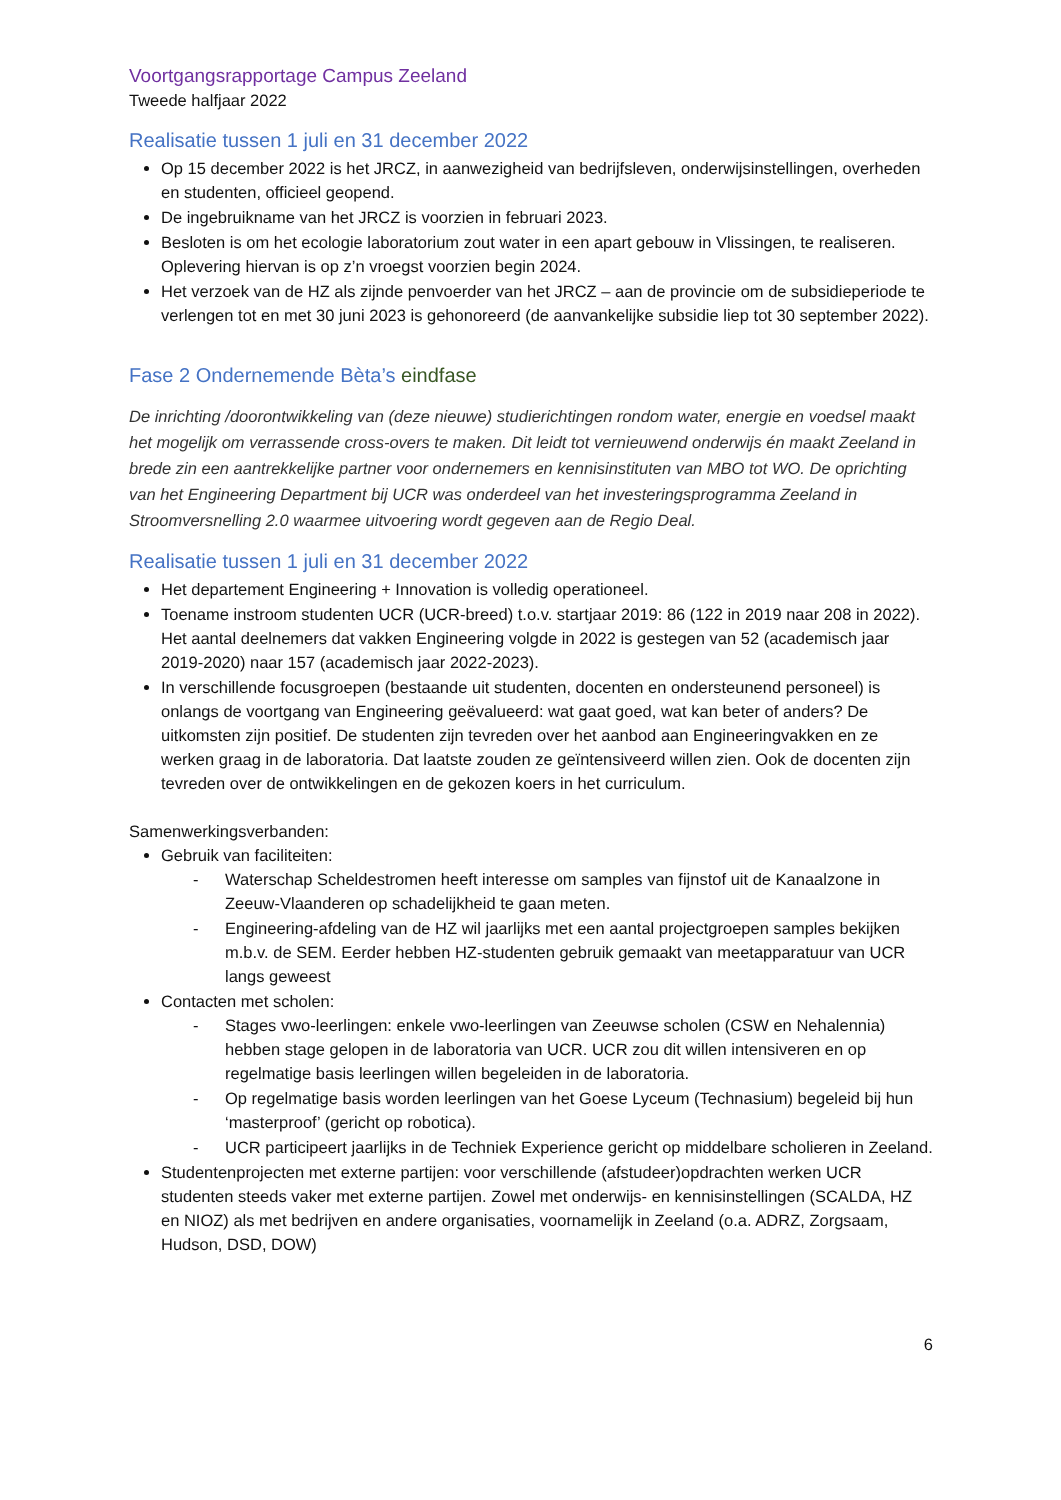Voortgangsrapportage Campus Zeeland
Tweede halfjaar 2022
Realisatie tussen 1 juli en 31 december 2022
Op 15 december 2022 is het JRCZ, in aanwezigheid van bedrijfsleven, onderwijsinstellingen, overheden en studenten, officieel geopend.
De ingebruikname van het JRCZ is voorzien in februari 2023.
Besloten is om het ecologie laboratorium zout water in een apart gebouw in Vlissingen, te realiseren. Oplevering hiervan is op z’n vroegst voorzien begin 2024.
Het verzoek van de HZ als zijnde penvoerder van het JRCZ – aan de provincie om de subsidieperiode te verlengen tot en met 30 juni 2023 is gehonoreerd (de aanvankelijke subsidie liep tot 30 september 2022).
Fase 2 Ondernemende Bèta’s eindfase
De inrichting /doorontwikkeling van (deze nieuwe) studierichtingen rondom water, energie en voedsel maakt het mogelijk om verrassende cross-overs te maken. Dit leidt tot vernieuwend onderwijs én maakt Zeeland in brede zin een aantrekkelijke partner voor ondernemers en kennisinstituten van MBO tot WO. De oprichting van het Engineering Department bij UCR was onderdeel van het investeringsprogramma Zeeland in Stroomversnelling 2.0 waarmee uitvoering wordt gegeven aan de Regio Deal.
Realisatie tussen 1 juli en 31 december 2022
Het departement Engineering + Innovation is volledig operationeel.
Toename instroom studenten UCR (UCR-breed) t.o.v. startjaar 2019: 86 (122 in 2019 naar 208 in 2022). Het aantal deelnemers dat vakken Engineering volgde in 2022 is gestegen van 52 (academisch jaar 2019-2020) naar 157 (academisch jaar 2022-2023).
In verschillende focusgroepen (bestaande uit studenten, docenten en ondersteunend personeel) is onlangs de voortgang van Engineering geëvalueerd: wat gaat goed, wat kan beter of anders? De uitkomsten zijn positief. De studenten zijn tevreden over het aanbod aan Engineeringvakken en ze werken graag in de laboratoria. Dat laatste zouden ze geïntensiveerd willen zien. Ook de docenten zijn tevreden over de ontwikkelingen en de gekozen koers in het curriculum.
Samenwerkingsverbanden:
Gebruik van faciliteiten:
- Waterschap Scheldestromen heeft interesse om samples van fijnstof uit de Kanaalzone in Zeeuw-Vlaanderen op schadelijkheid te gaan meten.
- Engineering-afdeling van de HZ wil jaarlijks met een aantal projectgroepen samples bekijken m.b.v. de SEM. Eerder hebben HZ-studenten gebruik gemaakt van meetapparatuur van UCR langs geweest
Contacten met scholen:
- Stages vwo-leerlingen: enkele vwo-leerlingen van Zeeuwse scholen (CSW en Nehalennia) hebben stage gelopen in de laboratoria van UCR. UCR zou dit willen intensiveren en op regelmatige basis leerlingen willen begeleiden in de laboratoria.
- Op regelmatige basis worden leerlingen van het Goese Lyceum (Technasium) begeleid bij hun ‘masterproof’ (gericht op robotica).
- UCR participeert jaarlijks in de Techniek Experience gericht op middelbare scholieren in Zeeland.
Studentenprojecten met externe partijen: voor verschillende (afstudeer)opdrachten werken UCR studenten steeds vaker met externe partijen. Zowel met onderwijs- en kennisinstellingen (SCALDA, HZ en NIOZ) als met bedrijven en andere organisaties, voornamelijk in Zeeland (o.a. ADRZ, Zorgsaam, Hudson, DSD, DOW)
6